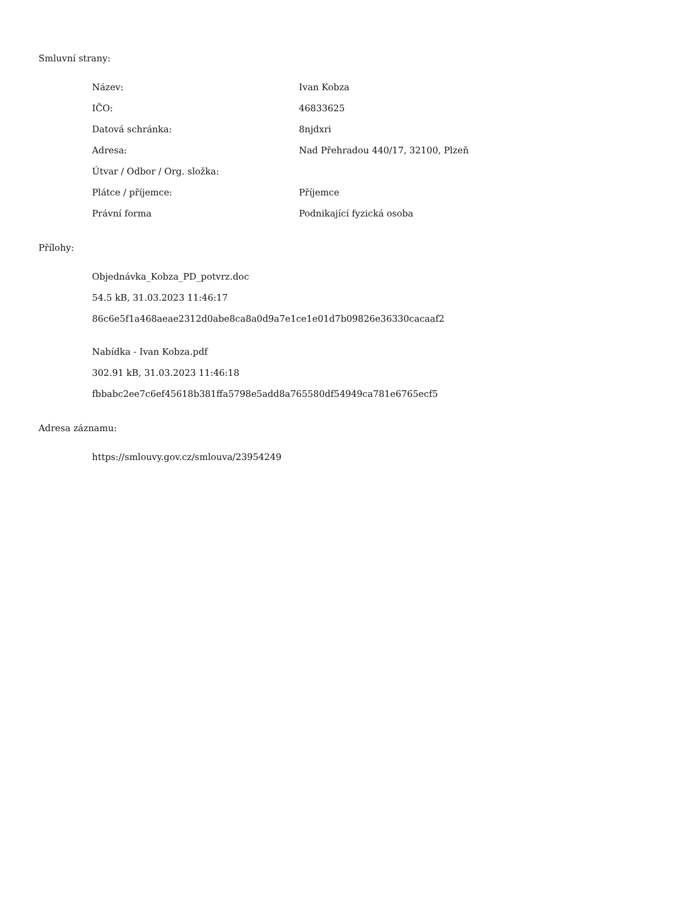Smluvní strany:
| Název: | Ivan Kobza |
| IČO: | 46833625 |
| Datová schránka: | 8njdxri |
| Adresa: | Nad Přehradou 440/17, 32100, Plzeň |
| Útvar / Odbor / Org. složka: | |
| Plátce / příjemce: | Příjemce |
| Právní forma | Podnikající fyzická osoba |
Přílohy:
Objednávka_Kobza_PD_potvrz.doc
54.5 kB, 31.03.2023 11:46:17
86c6e5f1a468aeae2312d0abe8ca8a0d9a7e1ce1e01d7b09826e36330cacaaf2
Nabídka - Ivan Kobza.pdf
302.91 kB, 31.03.2023 11:46:18
fbbabc2ee7c6ef45618b381ffa5798e5add8a765580df54949ca781e6765ecf5
Adresa záznamu:
https://smlouvy.gov.cz/smlouva/23954249